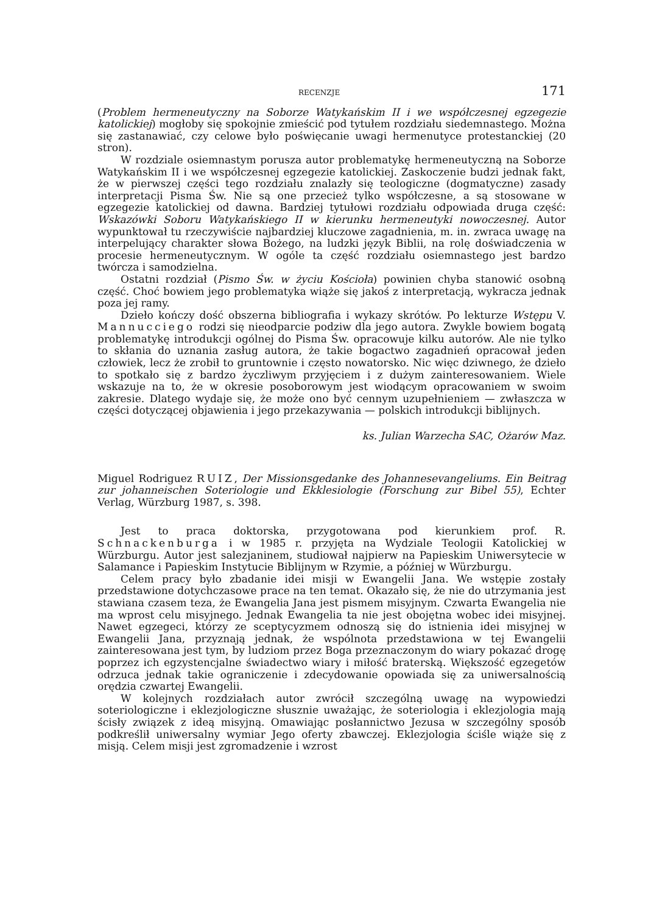RECENZJE 171
(Problem hermeneutyczny na Soborze Watykańskim II i we współczesnej egzegezie katolickiej) mogłoby się spokojnie zmieścić pod tytułem rozdziału siedemnastego. Można się zastanawiać, czy celowe było poświęcanie uwagi hermenutyce protestanckiej (20 stron).
W rozdziale osiemnastym porusza autor problematykę hermeneutyczną na Soborze Watykańskim II i we współczesnej egzegezie katolickiej. Zaskoczenie budzi jednak fakt, że w pierwszej części tego rozdziału znalazły się teologiczne (dogmatyczne) zasady interpretacji Pisma Św. Nie są one przecież tylko współczesne, a są stosowane w egzegezie katolickiej od dawna. Bardziej tytułowi rozdziału odpowiada druga część: Wskazówki Soboru Watykańskiego II w kierunku hermeneutyki nowoczesnej. Autor wypunktował tu rzeczywiście najbardziej kluczowe zagadnienia, m. in. zwraca uwagę na interpelujący charakter słowa Bożego, na ludzki język Biblii, na rolę doświadczenia w procesie hermeneutycznym. W ogóle ta część rozdziału osiemnastego jest bardzo twórcza i samodzielna.
Ostatni rozdział (Pismo Św. w życiu Kościoła) powinien chyba stanowić osobną część. Choć bowiem jego problematyka wiąże się jakoś z interpretacją, wykracza jednak poza jej ramy.
Dzieło kończy dość obszerna bibliografia i wykazy skrótów. Po lekturze Wstępu V. Mannucciego rodzi się nieodparcie podziw dla jego autora. Zwykle bowiem bogatą problematykę introdukcji ogólnej do Pisma Św. opracowuje kilku autorów. Ale nie tylko to skłania do uznania zasług autora, że takie bogactwo zagadnień opracował jeden człowiek, lecz że zrobił to gruntownie i często nowatorsko. Nic więc dziwnego, że dzieło to spotkało się z bardzo życzliwym przyjęciem i z dużym zainteresowaniem. Wiele wskazuje na to, że w okresie posoborowym jest wiodącym opracowaniem w swoim zakresie. Dlatego wydaje się, że może ono być cennym uzupełnieniem — zwłaszcza w części dotyczącej objawienia i jego przekazywania — polskich introdukcji biblijnych.
ks. Julian Warzecha SAC, Ożarów Maz.
Miguel Rodriguez RUIZ, Der Missionsgedanke des Johannesevangeliums. Ein Beitrag zur johanneischen Soteriologie und Ekklesiologie (Forschung zur Bibel 55), Echter Verlag, Würzburg 1987, s. 398.
Jest to praca doktorska, przygotowana pod kierunkiem prof. R. Schnackenburga i w 1985 r. przyjęta na Wydziale Teologii Katolickiej w Würzburgu. Autor jest salezjaninem, studiował najpierw na Papieskim Uniwersytecie w Salamance i Papieskim Instytucie Biblijnym w Rzymie, a później w Würzburgu.
Celem pracy było zbadanie idei misji w Ewangelii Jana. We wstępie zostały przedstawione dotychczasowe prace na ten temat. Okazało się, że nie do utrzymania jest stawiana czasem teza, że Ewangelia Jana jest pismem misyjnym. Czwarta Ewangelia nie ma wprost celu misyjnego. Jednak Ewangelia ta nie jest obojętna wobec idei misyjnej. Nawet egzegeci, którzy ze sceptycyzmem odnoszą się do istnienia idei misyjnej w Ewangelii Jana, przyznają jednak, że wspólnota przedstawiona w tej Ewangelii zainteresowana jest tym, by ludziom przez Boga przeznaczonym do wiary pokazać drogę poprzez ich egzystencjalne świadectwo wiary i miłość braterską. Większość egzegetów odrzuca jednak takie ograniczenie i zdecydowanie opowiada się za uniwersalnością orędzia czwartej Ewangelii.
W kolejnych rozdziałach autor zwrócił szczególną uwagę na wypowiedzi soteriologiczne i eklezjologiczne słusznie uważając, że soteriologia i eklezjologia mają ścisły związek z ideą misyjną. Omawiając posłannictwo Jezusa w szczególny sposób podkreślił uniwersalny wymiar Jego oferty zbawczej. Eklezjologia ściśle wiąże się z misją. Celem misji jest zgromadzenie i wzrost